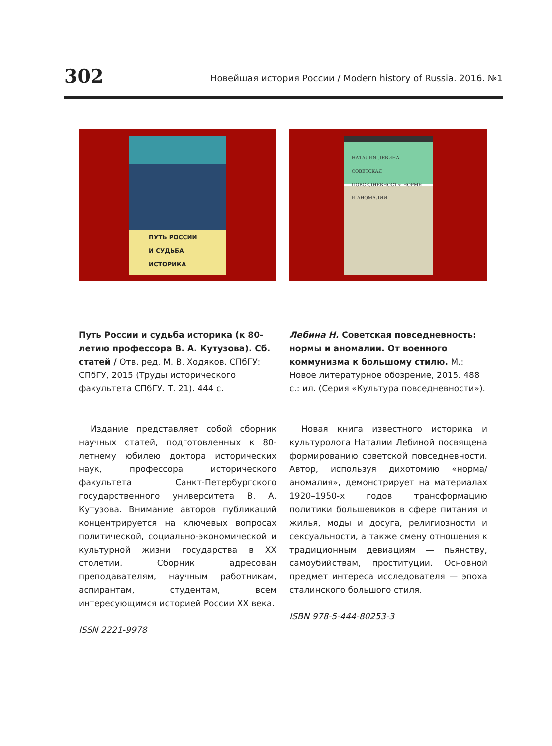302 Новейшая история России / Modern history of Russia. 2016. №1
ПУТЬ РОССИИ
И СУДЬБА
ИСТОРИКА
Путь России и судьба историка (к 80-летию профессора В. А. Кутузова). Сб. статей / Отв. ред. М. В. Ходяков. СПбГУ: СПбГУ, 2015 (Труды исторического факультета СПбГУ. Т. 21). 444 с.
Издание представляет собой сборник научных статей, подготовленных к 80-летнему юбилею доктора исторических наук, профессора исторического факультета Санкт-Петербургского государственного университета В. А. Кутузова. Внимание авторов публикаций концентрируется на ключевых вопросах политической, социально-экономической и культурной жизни государства в XX столетии. Сборник адресован преподавателям, научным работникам, аспирантам, студентам, всем интересующимся историей России XX века.
ISSN 2221-9978
НАТАЛИЯ ЛЕБИНА
СОВЕТСКАЯ ПОВСЕДНЕВНОСТЬ: НОРМЫ И АНОМАЛИИ
Лебина Н. Советская повседневность: нормы и аномалии. От военного коммунизма к большому стилю. М.: Новое литературное обозрение, 2015. 488 с.: ил. (Серия «Культура повседневности»).
Новая книга известного историка и культуролога Наталии Лебиной посвящена формированию советской повседневности. Автор, используя дихотомию «норма/аномалия», демонстрирует на материалах 1920–1950-х годов трансформацию политики большевиков в сфере питания и жилья, моды и досуга, религиозности и сексуальности, а также смену отношения к традиционным девиациям — пьянству, самоубийствам, проституции. Основной предмет интереса исследователя — эпоха сталинского большого стиля.
ISBN 978-5-444-80253-3